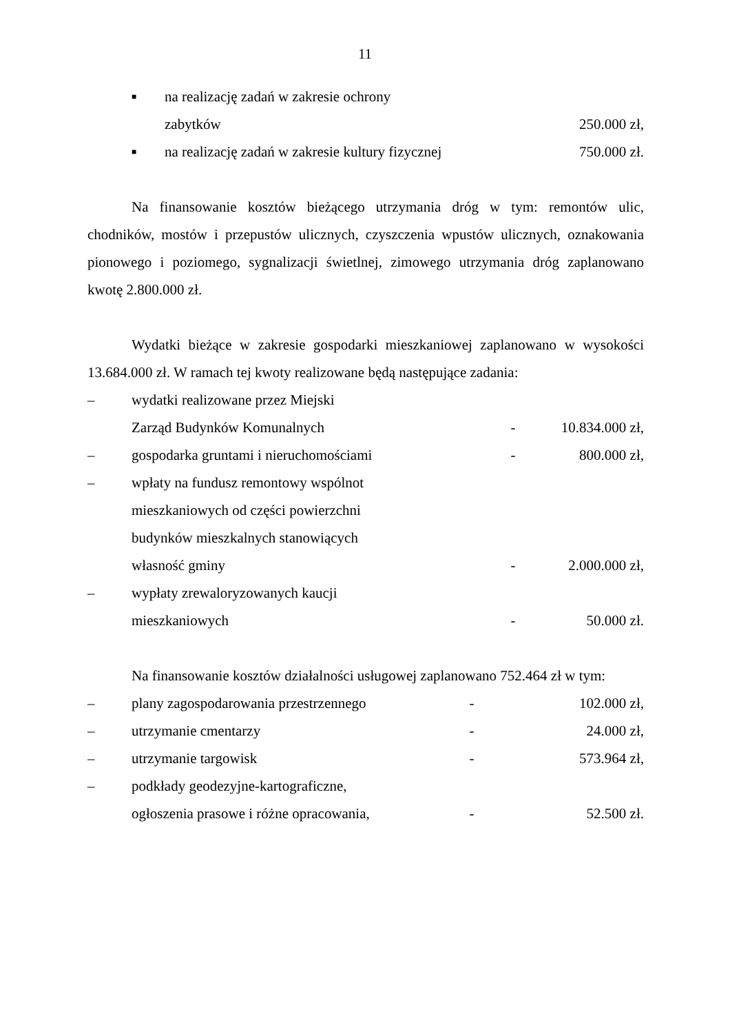11
■ na realizację zadań w zakresie ochrony
zabytków 250.000 zł,
■ na realizację zadań w zakresie kultury fizycznej 750.000 zł.
Na finansowanie kosztów bieżącego utrzymania dróg w tym: remontów ulic, chodników, mostów i przepustów ulicznych, czyszczenia wpustów ulicznych, oznakowania pionowego i poziomego, sygnalizacji świetlnej, zimowego utrzymania dróg zaplanowano kwotę 2.800.000 zł.
Wydatki bieżące w zakresie gospodarki mieszkaniowej zaplanowano w wysokości 13.684.000 zł. W ramach tej kwoty realizowane będą następujące zadania:
– wydatki realizowane przez Miejski
Zarząd Budynków Komunalnych - 10.834.000 zł,
– gospodarka gruntami i nieruchomościami - 800.000 zł,
– wpłaty na fundusz remontowy wspólnot
mieszkaniowych od części powierzchni
budynków mieszkalnych stanowiących
własność gminy - 2.000.000 zł,
– wypłaty zrewaloryzowanych kaucji
mieszkaniowych - 50.000 zł.
Na finansowanie kosztów działalności usługowej zaplanowano 752.464 zł w tym:
– plany zagospodarowania przestrzennego - 102.000 zł,
– utrzymanie cmentarzy - 24.000 zł,
– utrzymanie targowisk - 573.964 zł,
– podkłady geodezyjne-kartograficzne,
ogłoszenia prasowe i różne opracowania, - 52.500 zł.